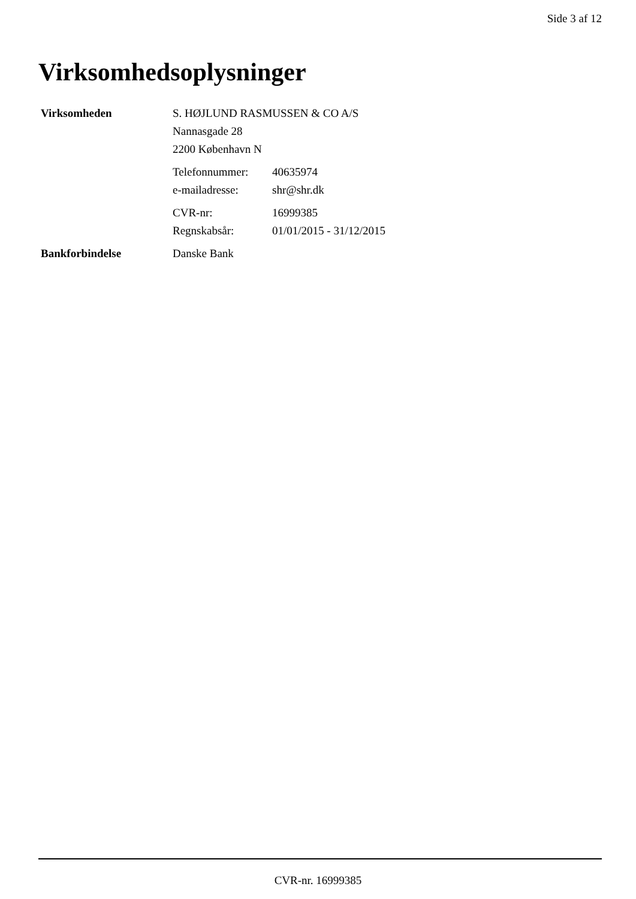Side 3 af 12
Virksomhedsoplysninger
| Virksomheden | S. HØJLUND RASMUSSEN & CO A/S Nannasgade 28 2200 København N / Telefonnummer: / 40635974 / / e-mailadresse: / shr@shr.dk / / CVR-nr: / 16999385 / / Regnskabsår: / 01/01/2015 - 31/12/2015 / |
| Bankforbindelse | Danske Bank |
CVR-nr. 16999385